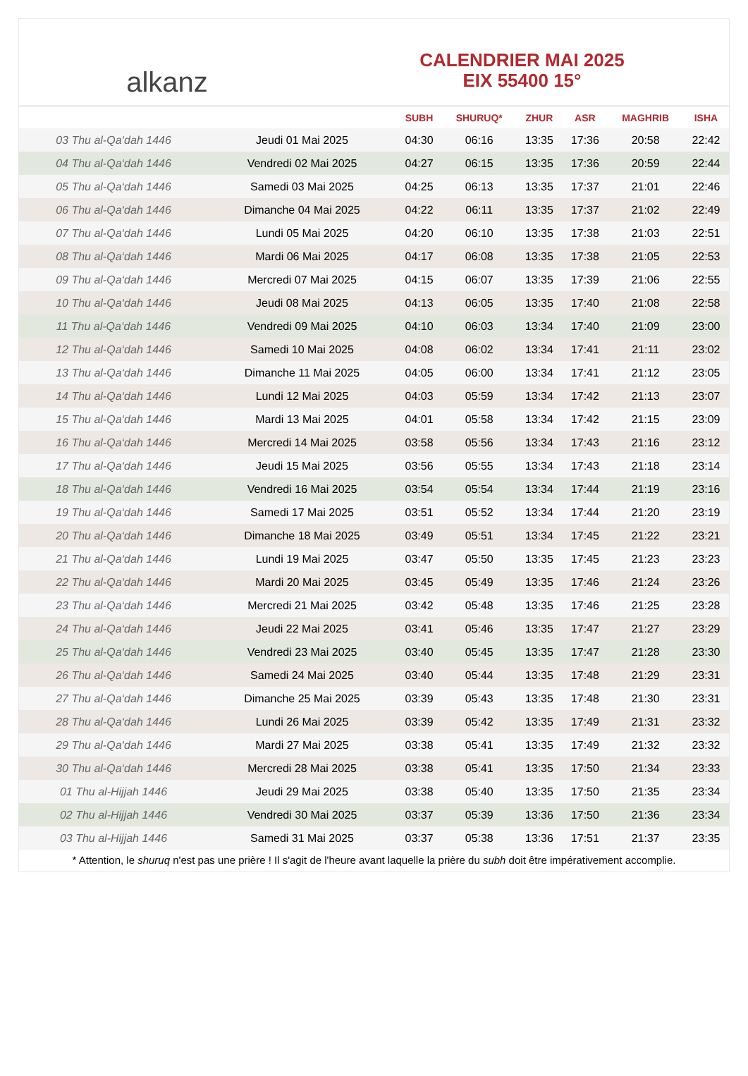alkanz
CALENDRIER MAI 2025
EIX 55400 15°
| | | SUBH | SHURUQ* | ZHUR | ASR | MAGHRIB | ISHA |
| --- | --- | --- | --- | --- | --- | --- | --- |
| 03 Thu al-Qa‘dah 1446 | Jeudi 01 Mai 2025 | 04:30 | 06:16 | 13:35 | 17:36 | 20:58 | 22:42 |
| 04 Thu al-Qa‘dah 1446 | Vendredi 02 Mai 2025 | 04:27 | 06:15 | 13:35 | 17:36 | 20:59 | 22:44 |
| 05 Thu al-Qa‘dah 1446 | Samedi 03 Mai 2025 | 04:25 | 06:13 | 13:35 | 17:37 | 21:01 | 22:46 |
| 06 Thu al-Qa‘dah 1446 | Dimanche 04 Mai 2025 | 04:22 | 06:11 | 13:35 | 17:37 | 21:02 | 22:49 |
| 07 Thu al-Qa‘dah 1446 | Lundi 05 Mai 2025 | 04:20 | 06:10 | 13:35 | 17:38 | 21:03 | 22:51 |
| 08 Thu al-Qa‘dah 1446 | Mardi 06 Mai 2025 | 04:17 | 06:08 | 13:35 | 17:38 | 21:05 | 22:53 |
| 09 Thu al-Qa‘dah 1446 | Mercredi 07 Mai 2025 | 04:15 | 06:07 | 13:35 | 17:39 | 21:06 | 22:55 |
| 10 Thu al-Qa‘dah 1446 | Jeudi 08 Mai 2025 | 04:13 | 06:05 | 13:35 | 17:40 | 21:08 | 22:58 |
| 11 Thu al-Qa‘dah 1446 | Vendredi 09 Mai 2025 | 04:10 | 06:03 | 13:34 | 17:40 | 21:09 | 23:00 |
| 12 Thu al-Qa‘dah 1446 | Samedi 10 Mai 2025 | 04:08 | 06:02 | 13:34 | 17:41 | 21:11 | 23:02 |
| 13 Thu al-Qa‘dah 1446 | Dimanche 11 Mai 2025 | 04:05 | 06:00 | 13:34 | 17:41 | 21:12 | 23:05 |
| 14 Thu al-Qa‘dah 1446 | Lundi 12 Mai 2025 | 04:03 | 05:59 | 13:34 | 17:42 | 21:13 | 23:07 |
| 15 Thu al-Qa‘dah 1446 | Mardi 13 Mai 2025 | 04:01 | 05:58 | 13:34 | 17:42 | 21:15 | 23:09 |
| 16 Thu al-Qa‘dah 1446 | Mercredi 14 Mai 2025 | 03:58 | 05:56 | 13:34 | 17:43 | 21:16 | 23:12 |
| 17 Thu al-Qa‘dah 1446 | Jeudi 15 Mai 2025 | 03:56 | 05:55 | 13:34 | 17:43 | 21:18 | 23:14 |
| 18 Thu al-Qa‘dah 1446 | Vendredi 16 Mai 2025 | 03:54 | 05:54 | 13:34 | 17:44 | 21:19 | 23:16 |
| 19 Thu al-Qa‘dah 1446 | Samedi 17 Mai 2025 | 03:51 | 05:52 | 13:34 | 17:44 | 21:20 | 23:19 |
| 20 Thu al-Qa‘dah 1446 | Dimanche 18 Mai 2025 | 03:49 | 05:51 | 13:34 | 17:45 | 21:22 | 23:21 |
| 21 Thu al-Qa‘dah 1446 | Lundi 19 Mai 2025 | 03:47 | 05:50 | 13:35 | 17:45 | 21:23 | 23:23 |
| 22 Thu al-Qa‘dah 1446 | Mardi 20 Mai 2025 | 03:45 | 05:49 | 13:35 | 17:46 | 21:24 | 23:26 |
| 23 Thu al-Qa‘dah 1446 | Mercredi 21 Mai 2025 | 03:42 | 05:48 | 13:35 | 17:46 | 21:25 | 23:28 |
| 24 Thu al-Qa‘dah 1446 | Jeudi 22 Mai 2025 | 03:41 | 05:46 | 13:35 | 17:47 | 21:27 | 23:29 |
| 25 Thu al-Qa‘dah 1446 | Vendredi 23 Mai 2025 | 03:40 | 05:45 | 13:35 | 17:47 | 21:28 | 23:30 |
| 26 Thu al-Qa‘dah 1446 | Samedi 24 Mai 2025 | 03:40 | 05:44 | 13:35 | 17:48 | 21:29 | 23:31 |
| 27 Thu al-Qa‘dah 1446 | Dimanche 25 Mai 2025 | 03:39 | 05:43 | 13:35 | 17:48 | 21:30 | 23:31 |
| 28 Thu al-Qa‘dah 1446 | Lundi 26 Mai 2025 | 03:39 | 05:42 | 13:35 | 17:49 | 21:31 | 23:32 |
| 29 Thu al-Qa‘dah 1446 | Mardi 27 Mai 2025 | 03:38 | 05:41 | 13:35 | 17:49 | 21:32 | 23:32 |
| 30 Thu al-Qa‘dah 1446 | Mercredi 28 Mai 2025 | 03:38 | 05:41 | 13:35 | 17:50 | 21:34 | 23:33 |
| 01 Thu al-Hijjah 1446 | Jeudi 29 Mai 2025 | 03:38 | 05:40 | 13:35 | 17:50 | 21:35 | 23:34 |
| 02 Thu al-Hijjah 1446 | Vendredi 30 Mai 2025 | 03:37 | 05:39 | 13:36 | 17:50 | 21:36 | 23:34 |
| 03 Thu al-Hijjah 1446 | Samedi 31 Mai 2025 | 03:37 | 05:38 | 13:36 | 17:51 | 21:37 | 23:35 |
* Attention, le shuruq n'est pas une prière ! Il s'agit de l'heure avant laquelle la prière du subh doit être impérativement accomplie.